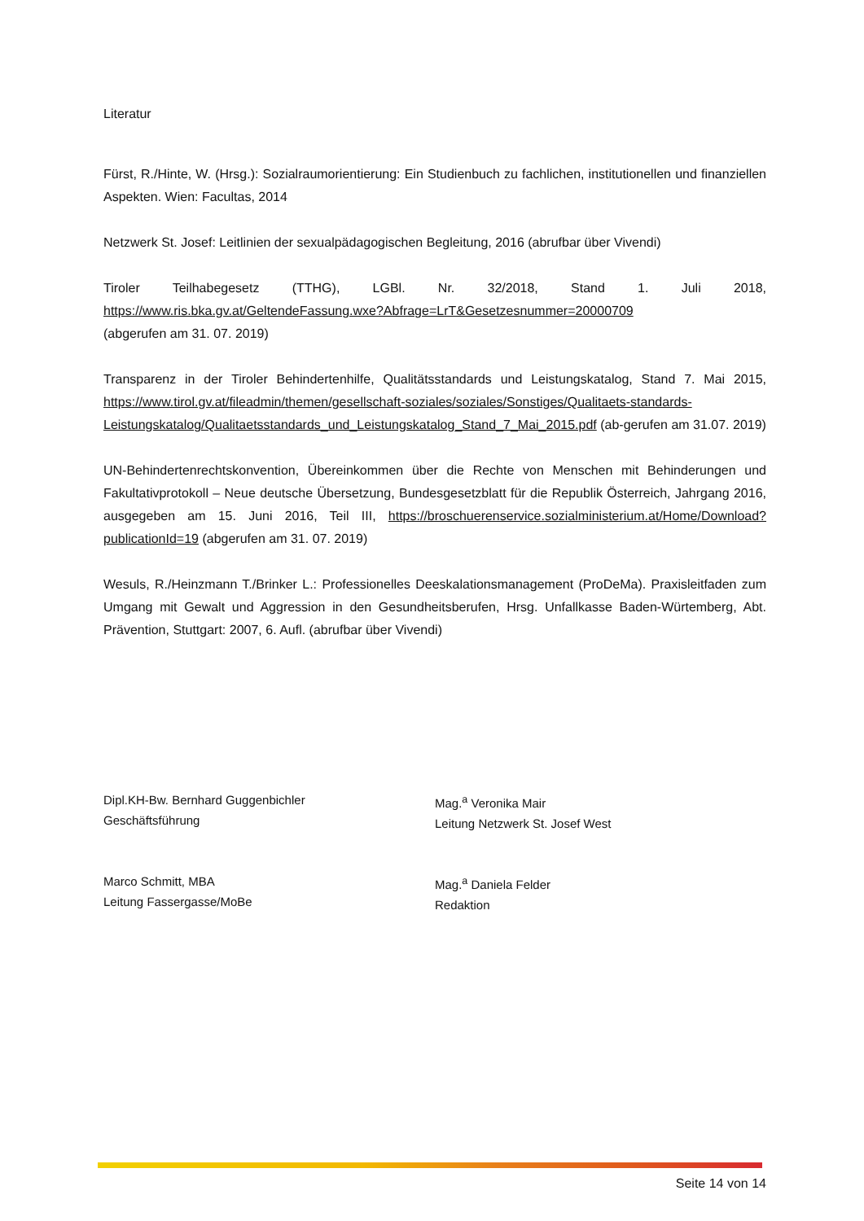Literatur
Fürst, R./Hinte, W. (Hrsg.): Sozialraumorientierung: Ein Studienbuch zu fachlichen, institutionellen und finanziellen Aspekten. Wien: Facultas, 2014
Netzwerk St. Josef: Leitlinien der sexualpädagogischen Begleitung, 2016 (abrufbar über Vivendi)
Tiroler Teilhabegesetz (TTHG), LGBl. Nr. 32/2018, Stand 1. Juli 2018, https://www.ris.bka.gv.at/GeltendeFassung.wxe?Abfrage=LrT&Gesetzesnummer=20000709
(abgerufen am 31. 07. 2019)
Transparenz in der Tiroler Behindertenhilfe, Qualitätsstandards und Leistungskatalog, Stand 7. Mai 2015, https://www.tirol.gv.at/fileadmin/themen/gesellschaft-soziales/soziales/Sonstiges/Qualitaets-standards- Leistungskatalog/Qualitaetsstandards_und_Leistungskatalog_Stand_7_Mai_2015.pdf (ab-gerufen am 31.07. 2019)
UN-Behindertenrechtskonvention, Übereinkommen über die Rechte von Menschen mit Behinderungen und Fakultativprotokoll – Neue deutsche Übersetzung, Bundesgesetzblatt für die Republik Österreich, Jahrgang 2016, ausgegeben am 15. Juni 2016, Teil III, https://broschuerenservice.sozialministerium.at/Home/Download?publicationId=19 (abgerufen am 31. 07. 2019)
Wesuls, R./Heinzmann T./Brinker L.: Professionelles Deeskalationsmanagement (ProDeMa). Praxisleitfaden zum Umgang mit Gewalt und Aggression in den Gesundheitsberufen, Hrsg. Unfallkasse Baden-Würtemberg, Abt. Prävention, Stuttgart: 2007, 6. Aufl. (abrufbar über Vivendi)
Dipl.KH-Bw. Bernhard Guggenbichler
Geschäftsführung
Mag.<sup>a</sup> Veronika Mair
Leitung Netzwerk St. Josef West
Marco Schmitt, MBA
Leitung Fassergasse/MoBe
Mag.<sup>a</sup> Daniela Felder
Redaktion
Seite 14 von 14